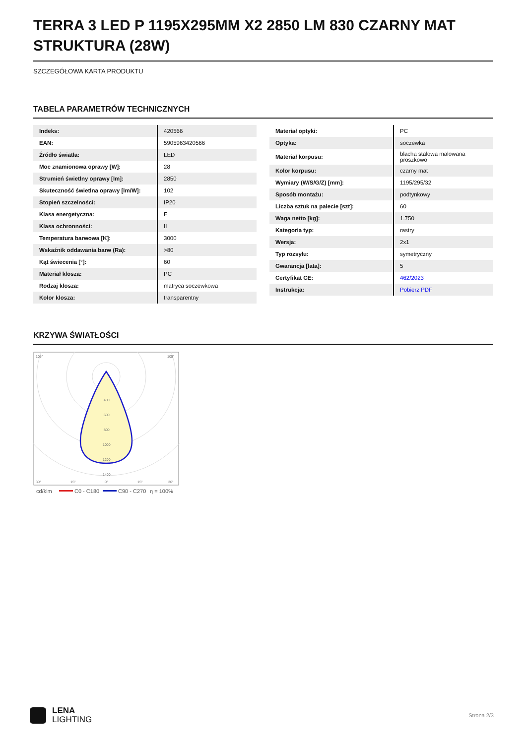TERRA 3 LED P 1195X295MM X2 2850 LM 830 CZARNY MAT STRUKTURA (28W)
SZCZEGÓŁOWA KARTA PRODUKTU
TABELA PARAMETRÓW TECHNICZNYCH
| Indeks: | 420566 |
| EAN: | 5905963420566 |
| Źródło światła: | LED |
| Moc znamionowa oprawy [W]: | 28 |
| Strumień świetlny oprawy [lm]: | 2850 |
| Skuteczność świetlna oprawy [lm/W]: | 102 |
| Stopień szczelności: | IP20 |
| Klasa energetyczna: | E |
| Klasa ochronności: | II |
| Temperatura barwowa [K]: | 3000 |
| Wskaźnik oddawania barw (Ra): | >80 |
| Kąt świecenia [°]: | 60 |
| Materiał klosza: | PC |
| Rodzaj klosza: | matryca soczewkowa |
| Kolor klosza: | transparentny |
| Materiał optyki: | PC |
| Optyka: | soczewka |
| Materiał korpusu: | blacha stalowa malowana proszkowo |
| Kolor korpusu: | czarny mat |
| Wymiary (W/S/G/Z) [mm]: | 1195/295/32 |
| Sposób montażu: | podtynkowy |
| Liczba sztuk na palecie [szt]: | 60 |
| Waga netto [kg]: | 1.750 |
| Kategoria typ: | rastry |
| Wersja: | 2x1 |
| Typ rozsyłu: | symetryczny |
| Gwarancja [lata]: | 5 |
| Certyfikat CE: | 462/2023 |
| Instrukcja: | Pobierz PDF |
KRZYWA ŚWIATŁOŚCI
400
600
800
1000
1200
1400
105°
105°
30°
15°
0°
15°
30°
cd/klm
C0 - C180
C90 - C270
η = 100%
LENA
LIGHTING
Strona 2/3